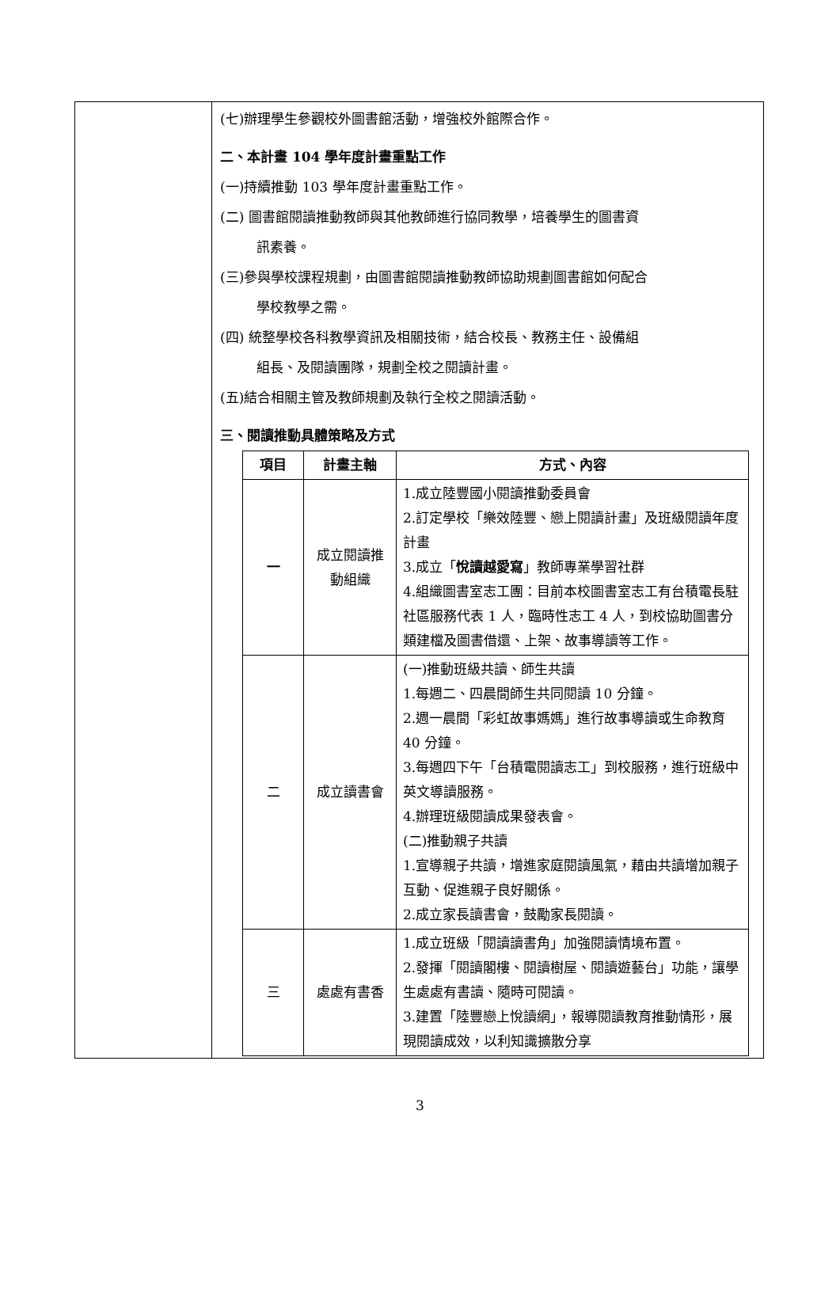| | (七)辦理學生參觀校外圖書館活動，增強校外館際合作。 二、本計畫 104 學年度計畫重點工作 (一)持續推動 103 學年度計畫重點工作。 (二) 圖書館閱讀推動教師與其他教師進行協同教學，培養學生的圖書資 訊素養。 (三)參與學校課程規劃，由圖書館閱讀推動教師協助規劃圖書館如何配合 學校教學之需。 (四) 統整學校各科教學資訊及相關技術，結合校長、教務主任、設備組 組長、及閱讀團隊，規劃全校之閱讀計畫。 (五)結合相關主管及教師規劃及執行全校之閱讀活動。 三、閱讀推動具體策略及方式 / 項目 / 計畫主軸 / 方式、內容 / / --- / --- / --- / / 一 / 成立閱讀推動組織 / 1.成立陸豐國小閱讀推動委員會 2.訂定學校「樂效陸豐、戀上閱讀計畫」及班級閱讀年度計畫 3.成立「 悅讀越愛寫 」教師專業學習社群 4.組織圖書室志工團：目前本校圖書室志工有台積電長駐社區服務代表 1 人，臨時性志工 4 人，到校協助圖書分類建檔及圖書借還、上架、故事導讀等工作。 / / 二 / 成立讀書會 / (一)推動班級共讀、師生共讀 1.每週二、四晨間師生共同閱讀 10 分鐘。 2.週一晨間「彩虹故事媽媽」進行故事導讀或生命教育 40 分鐘。 3.每週四下午「台積電閱讀志工」到校服務，進行班級中英文導讀服務。 4.辦理班級閱讀成果發表會。 (二)推動親子共讀 1.宣導親子共讀，增進家庭閱讀風氣，藉由共讀增加親子互動、促進親子良好關係。 2.成立家長讀書會，鼓勵家長閱讀。 / / 三 / 處處有書香 / 1.成立班級「閱讀讀書角」加強閱讀情境布置。 2.發揮「閱讀閣樓、閱讀樹屋、閱讀遊藝台」功能，讓學生處處有書讀、隨時可閱讀。 3.建置「陸豐戀上悅讀網」，報導閱讀教育推動情形，展現閱讀成效，以利知識擴散分享 / |
3